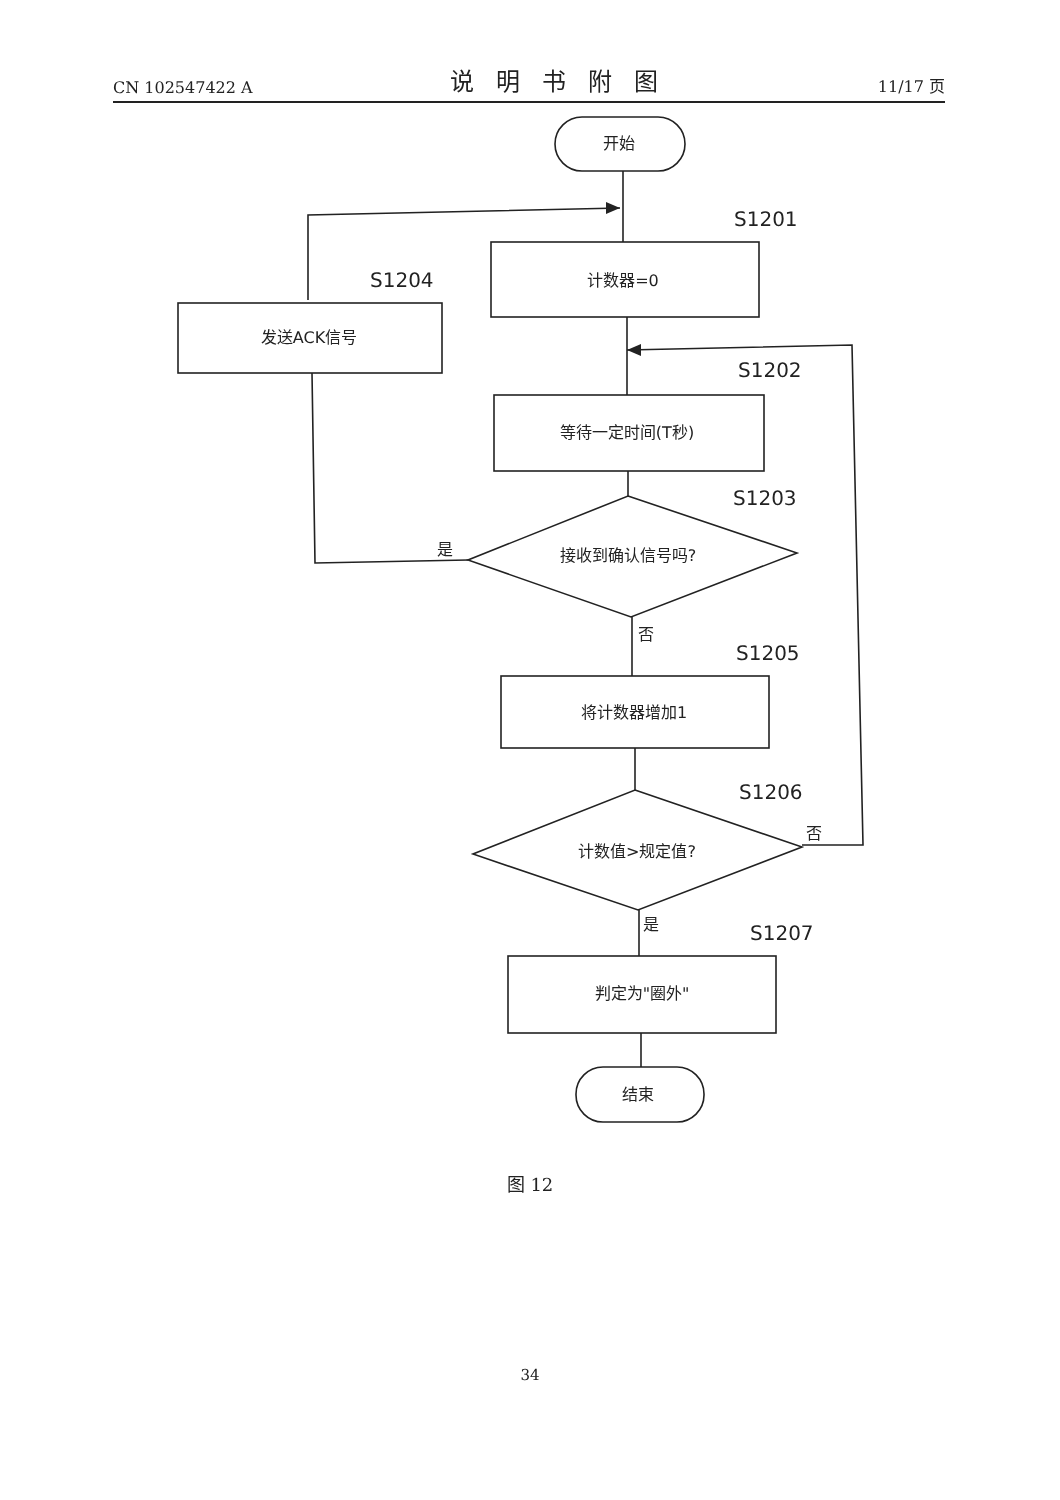CN 102547422 A 说明书附图 11/17 页
开始
S1201
计数器=0
S1204
发送ACK信号
S1202
等待一定时间(T秒)
S1203
接收到确认信号吗?
是
否
S1205
将计数器增加1
S1206
计数值>规定值?
否
是
S1207
判定为"圈外"
结束
图 12
34